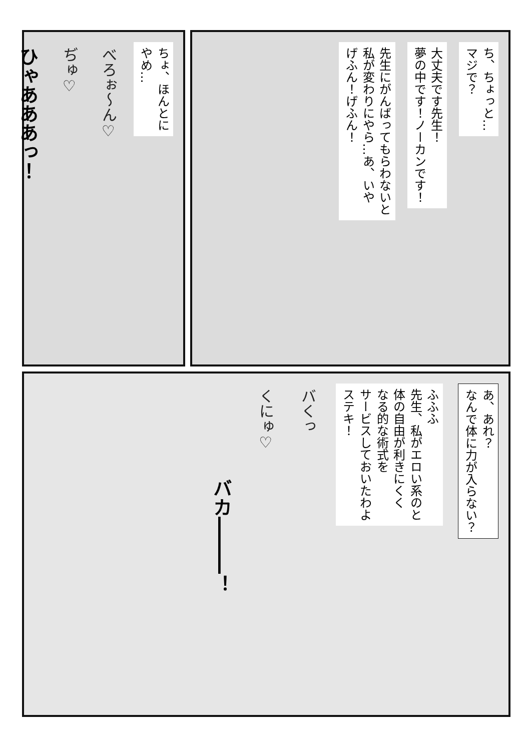ち、ちょっと…
マジで？
大丈夫です先生！
夢の中です！ノーカンです！
先生にがんばってもらわないと
私が変わりにやら…あ、いや
げふん！げふん！
ちょ、ほんとに
やめ…
べろぉ～ん♡
ぢゅ♡
ひゃあああっ！
あ、あれ？
なんで体に力が入らない？
ふふふ
先生、私がエロい系のと
体の自由が利きにくく
なる的な術式を
サービスしておいたわよ
ステキ！
バくっ
くにゅ♡
バカ―――！